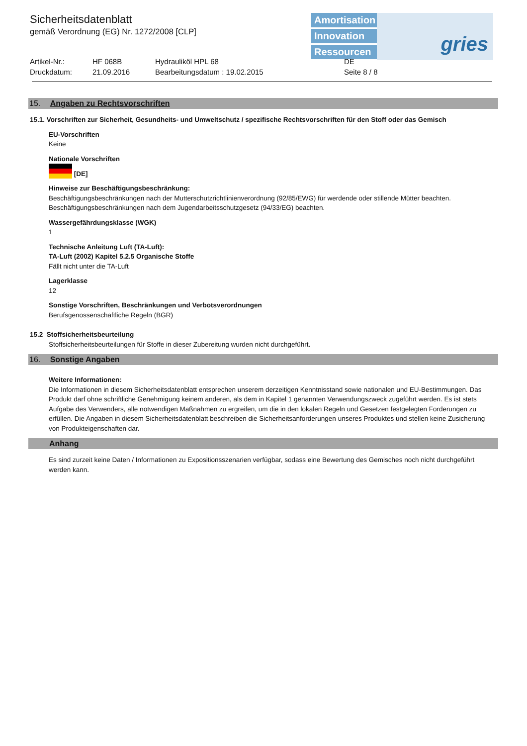Sicherheitsdatenblatt
gemäß Verordnung (EG) Nr. 1272/2008 [CLP]
Amortisation
Innovation
Ressourcen
gries
Artikel-Nr.: HF 068B Hydrauliköl HPL 68 DE Druckdatum: 21.09.2016 Bearbeitungsdatum : 19.02.2015 Seite 8 / 8
15. Angaben zu Rechtsvorschriften
15.1. Vorschriften zur Sicherheit, Gesundheits- und Umweltschutz / spezifische Rechtsvorschriften für den Stoff oder das Gemisch
EU-Vorschriften
Keine
Nationale Vorschriften
[DE]
Hinweise zur Beschäftigungsbeschränkung:
Beschäftigungsbeschränkungen nach der Mutterschutzrichtlinienverordnung (92/85/EWG) für werdende oder stillende Mütter beachten.
Beschäftigungsbeschränkungen nach dem Jugendarbeitsschutzgesetz (94/33/EG) beachten.
Wassergefährdungsklasse (WGK)
1
Technische Anleitung Luft (TA-Luft):
TA-Luft (2002) Kapitel 5.2.5 Organische Stoffe
Fällt nicht unter die TA-Luft
Lagerklasse
12
Sonstige Vorschriften, Beschränkungen und Verbotsverordnungen
Berufsgenossenschaftliche Regeln (BGR)
15.2 Stoffsicherheitsbeurteilung
Stoffsicherheitsbeurteilungen für Stoffe in dieser Zubereitung wurden nicht durchgeführt.
16. Sonstige Angaben
Weitere Informationen:
Die Informationen in diesem Sicherheitsdatenblatt entsprechen unserem derzeitigen Kenntnisstand sowie nationalen und EU-Bestimmungen. Das Produkt darf ohne schriftliche Genehmigung keinem anderen, als dem in Kapitel 1 genannten Verwendungszweck zugeführt werden. Es ist stets Aufgabe des Verwenders, alle notwendigen Maßnahmen zu ergreifen, um die in den lokalen Regeln und Gesetzen festgelegten Forderungen zu erfüllen. Die Angaben in diesem Sicherheitsdatenblatt beschreiben die Sicherheitsanforderungen unseres Produktes und stellen keine Zusicherung von Produkteigenschaften dar.
Anhang
Es sind zurzeit keine Daten / Informationen zu Expositionsszenarien verfügbar, sodass eine Bewertung des Gemisches noch nicht durchgeführt werden kann.